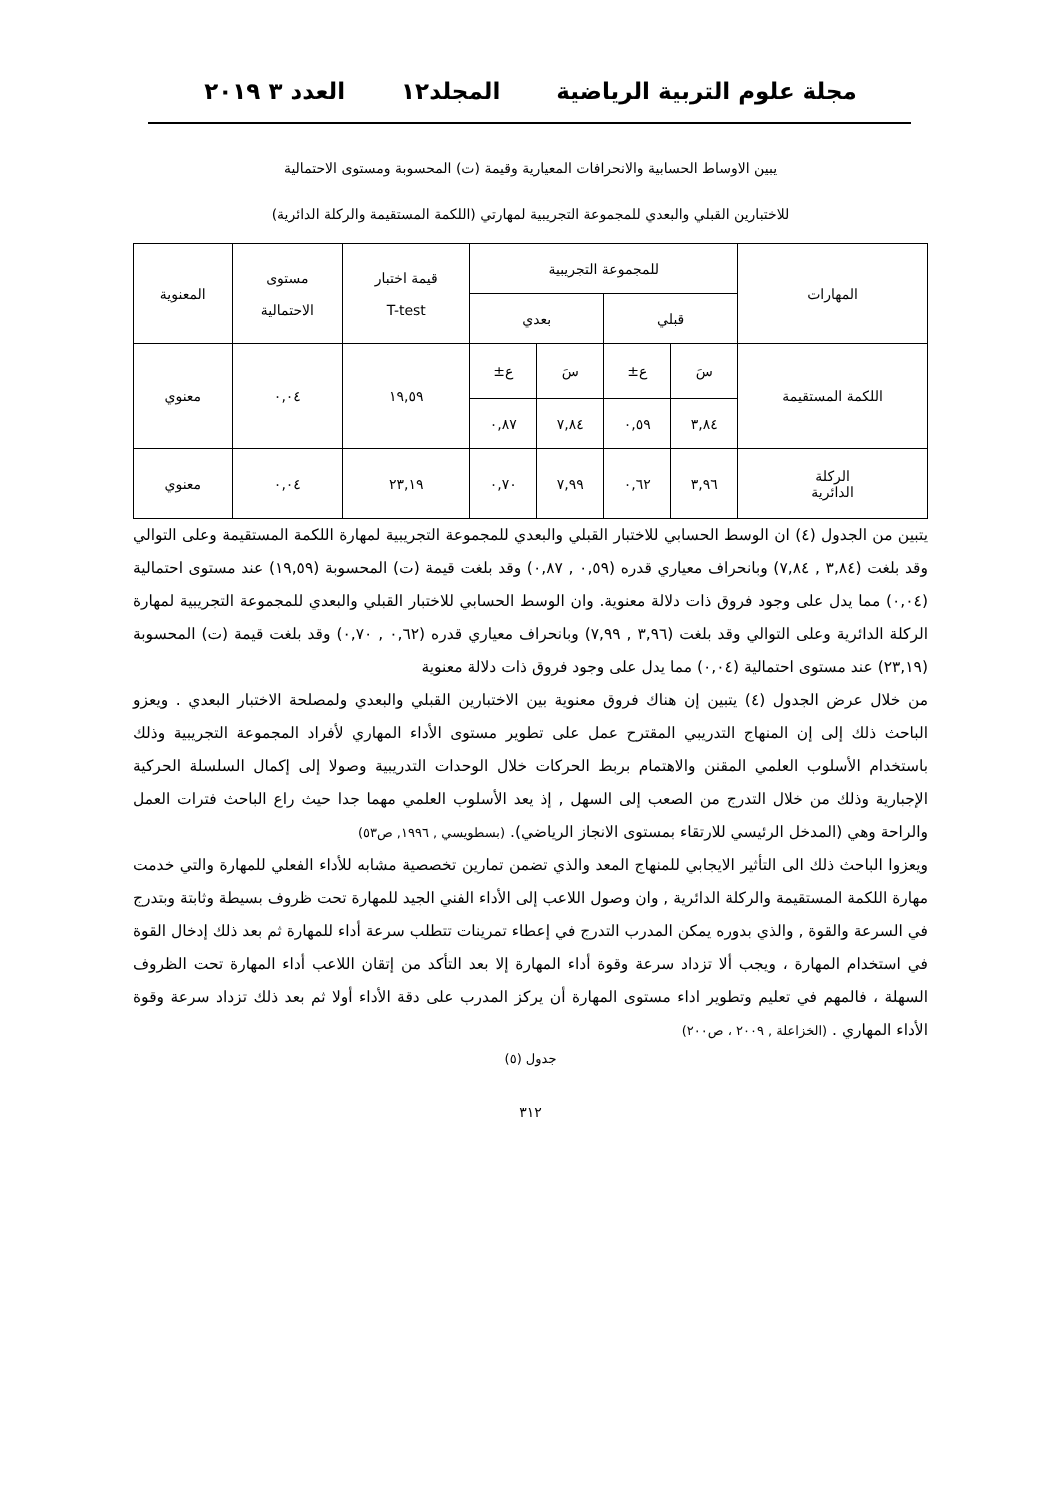مجلة علوم التربية الرياضية المجلد١٢ العدد ٣ ٢٠١٩
يبين الاوساط الحسابية والانحرافات المعيارية وقيمة (ت) المحسوبة ومستوى الاحتمالية
للاختبارين القبلي والبعدي للمجموعة التجريبية لمهارتي (اللكمة المستقيمة والركلة الدائرية)
| المهارات | للمجموعة التجريبية | | | | قيمة اختبار T-test | مستوى الاحتمالية | المعنوية |
| --- | --- | --- | --- | --- | --- | --- | --- |
| | قبلي | | بعدي | | | | |
| اللكمة المستقيمة | سَ | ع± | سَ | ع± | ١٩,٥٩ | ٠,٠٤ | معنوي |
| | ٣,٨٤ | ٠,٥٩ | ٧,٨٤ | ٠,٨٧ | | | |
| الركلة الدائرية | ٣,٩٦ | ٠,٦٢ | ٧,٩٩ | ٠,٧٠ | ٢٣,١٩ | ٠,٠٤ | معنوي |
يتبين من الجدول (٤) ان الوسط الحسابي للاختبار القبلي والبعدي للمجموعة التجريبية لمهارة اللكمة المستقيمة وعلى التوالي وقد بلغت (٣,٨٤ , ٧,٨٤) وبانحراف معياري قدره (٠,٥٩ , ٠,٨٧) وقد بلغت قيمة (ت) المحسوبة (١٩,٥٩) عند مستوى احتمالية (٠,٠٤) مما يدل على وجود فروق ذات دلالة معنوية. وان الوسط الحسابي للاختبار القبلي والبعدي للمجموعة التجريبية لمهارة الركلة الدائرية وعلى التوالي وقد بلغت (٣,٩٦ , ٧,٩٩) وبانحراف معياري قدره (٠,٦٢ , ٠,٧٠) وقد بلغت قيمة (ت) المحسوبة (٢٣,١٩) عند مستوى احتمالية (٠,٠٤) مما يدل على وجود فروق ذات دلالة معنوية
من خلال عرض الجدول (٤) يتبين إن هناك فروق معنوية بين الاختبارين القبلي والبعدي ولمصلحة الاختبار البعدي . ويعزو الباحث ذلك إلى إن المنهاج التدريبي المقترح عمل على تطوير مستوى الأداء المهاري لأفراد المجموعة التجريبية وذلك باستخدام الأسلوب العلمي المقنن والاهتمام بربط الحركات خلال الوحدات التدريبية وصولا إلى إكمال السلسلة الحركية الإجبارية وذلك من خلال التدرج من الصعب إلى السهل , إذ يعد الأسلوب العلمي مهما جدا حيث راع الباحث فترات العمل والراحة وهي (المدخل الرئيسي للارتقاء بمستوى الانجاز الرياضي). (بسطويسي , ١٩٩٦, ص٥٣)
ويعزوا الباحث ذلك الى التأثير الايجابي للمنهاج المعد والذي تضمن تمارين تخصصية مشابه للأداء الفعلي للمهارة والتي خدمت مهارة اللكمة المستقيمة والركلة الدائرية , وان وصول اللاعب إلى الأداء الفني الجيد للمهارة تحت ظروف بسيطة وثابتة وبتدرج في السرعة والقوة , والذي بدوره يمكن المدرب التدرج في إعطاء تمرينات تتطلب سرعة أداء للمهارة ثم بعد ذلك إدخال القوة في استخدام المهارة ، ويجب ألا تزداد سرعة وقوة أداء المهارة إلا بعد التأكد من إتقان اللاعب أداء المهارة تحت الظروف السهلة ، فالمهم في تعليم وتطوير اداء مستوى المهارة أن يركز المدرب على دقة الأداء أولا ثم بعد ذلك تزداد سرعة وقوة الأداء المهاري . (الخزاعلة , ٢٠٠٩ ، ص٢٠٠)
جدول (٥)
٣١٢